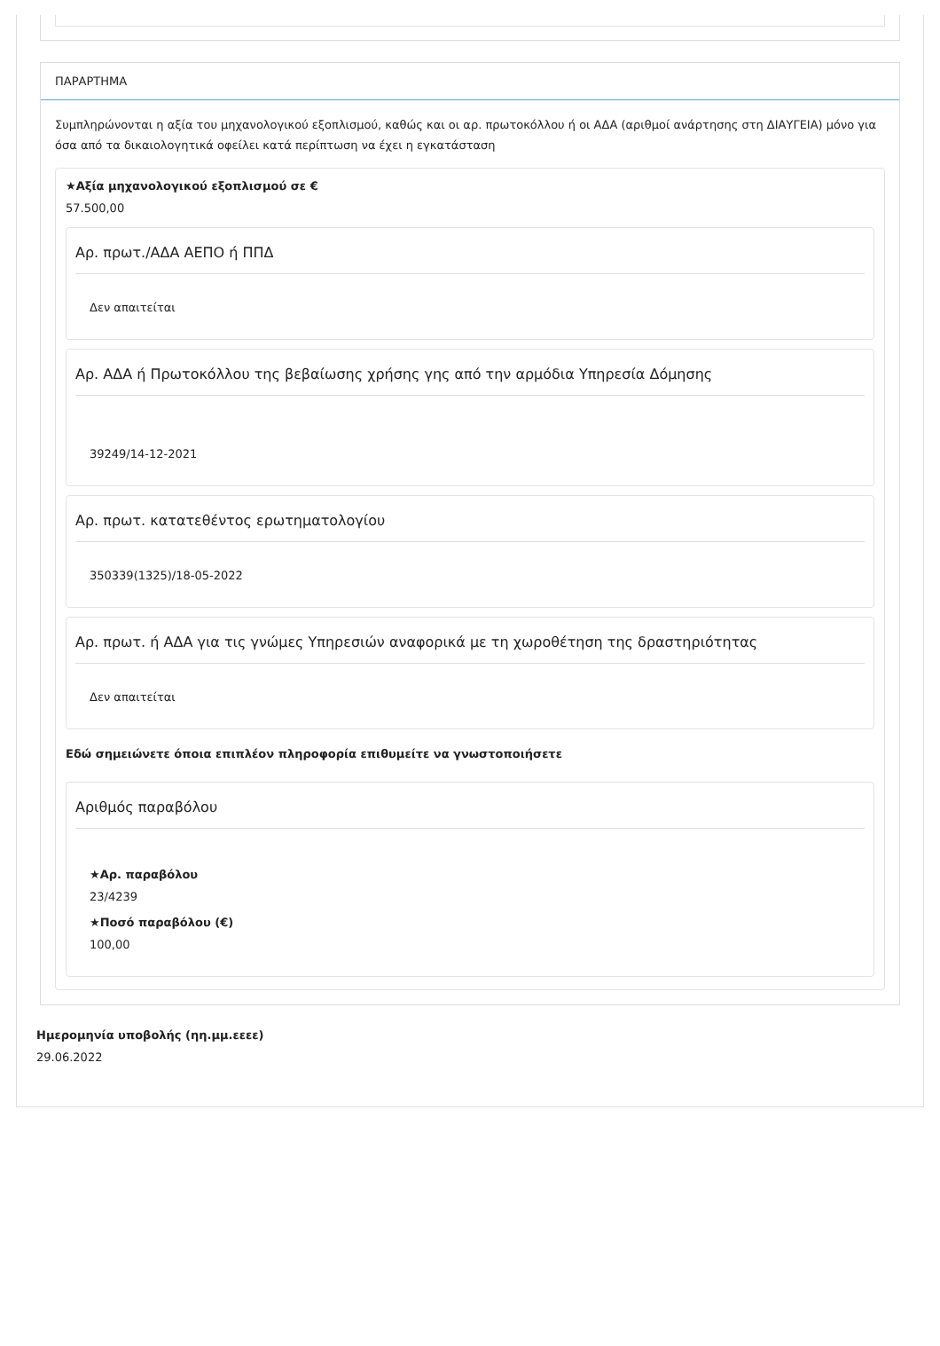ΠΑΡΑΡΤΗΜΑ
Συμπληρώνονται η αξία του μηχανολογικού εξοπλισμού, καθώς και οι αρ. πρωτοκόλλου ή οι ΑΔΑ (αριθμοί ανάρτησης στη ΔΙΑΥΓΕΙΑ) μόνο για όσα από τα δικαιολογητικά οφείλει κατά περίπτωση να έχει η εγκατάσταση
★Αξία μηχανολογικού εξοπλισμού σε €
57.500,00
Αρ. πρωτ./ΑΔΑ ΑΕΠΟ ή ΠΠΔ
Δεν απαιτείται
Αρ. ΑΔΑ ή Πρωτοκόλλου της βεβαίωσης χρήσης γης από την αρμόδια Υπηρεσία Δόμησης
39249/14-12-2021
Αρ. πρωτ. κατατεθέντος ερωτηματολογίου
350339(1325)/18-05-2022
Αρ. πρωτ. ή ΑΔΑ για τις γνώμες Υπηρεσιών αναφορικά με τη χωροθέτηση της δραστηριότητας
Δεν απαιτείται
Εδώ σημειώνετε όποια επιπλέον πληροφορία επιθυμείτε να γνωστοποιήσετε
Αριθμός παραβόλου
★Αρ. παραβόλου
23/4239
★Ποσό παραβόλου (€)
100,00
Ημερομηνία υποβολής (ηη.μμ.εεεε)
29.06.2022